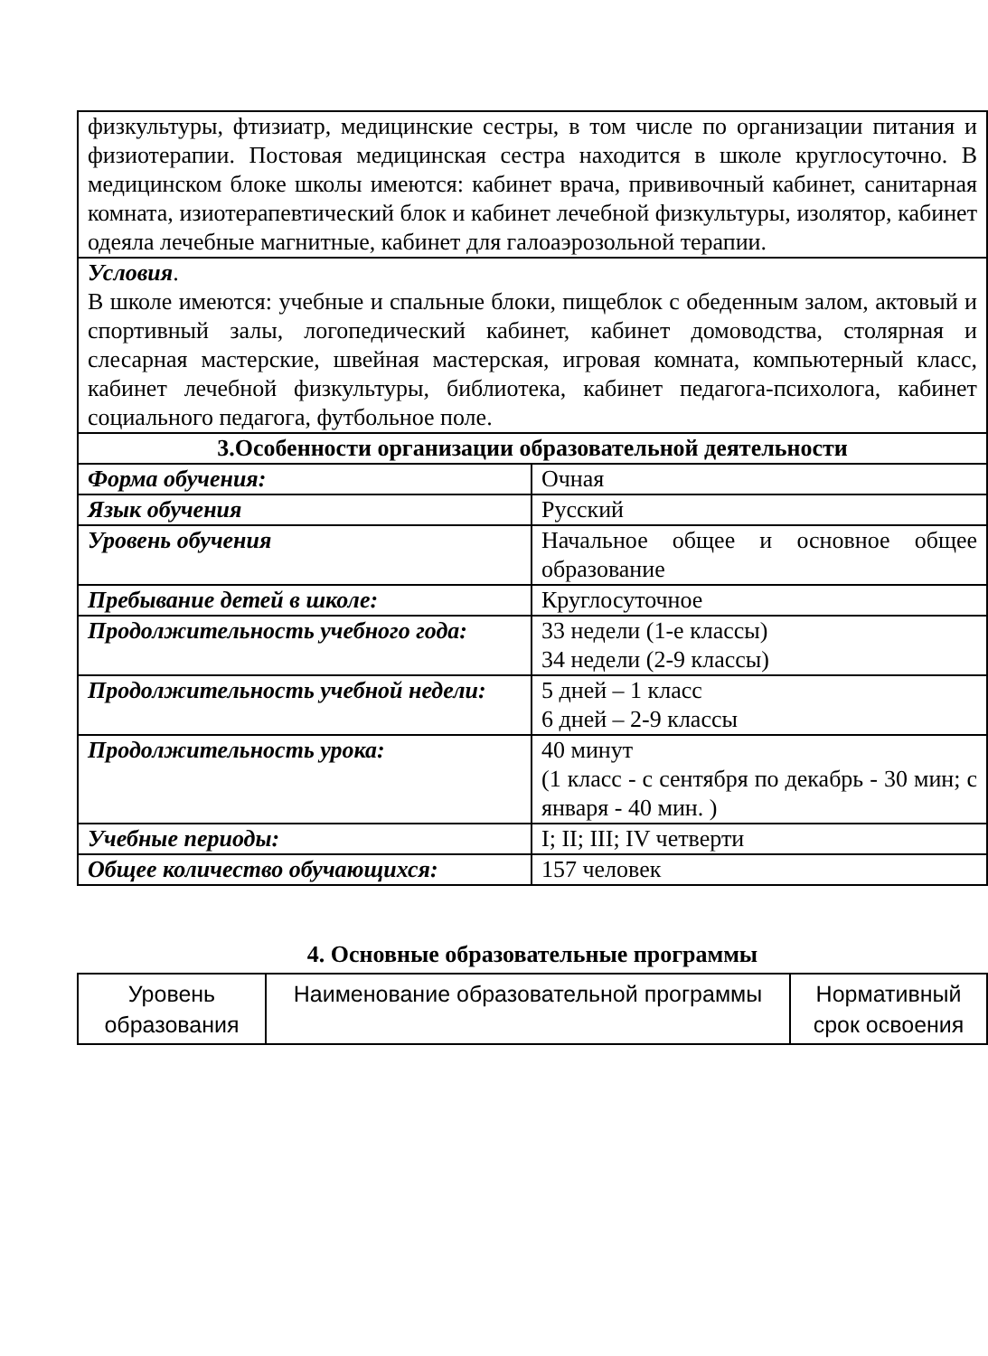| физкультуры, фтизиатр, медицинские сестры, в том числе по организации питания и физиотерапии. Постовая медицинская сестра находится в школе круглосуточно. В медицинском блоке школы имеются: кабинет врача, прививочный кабинет, санитарная комната, изиотерапевтический блок и кабинет лечебной физкультуры, изолятор, кабинет одеяла лечебные магнитные, кабинет для галоаэрозольной терапии. | |
| Условия . В школе имеются: учебные и спальные блоки, пищеблок с обеденным залом, актовый и спортивный залы, логопедический кабинет, кабинет домоводства, столярная и слесарная мастерские, швейная мастерская, игровая комната, компьютерный класс, кабинет лечебной физкультуры, библиотека, кабинет педагога-психолога, кабинет социального педагога, футбольное поле. | |
| 3.Особенности организации образовательной деятельности | |
| Форма обучения: | Очная |
| Язык обучения | Русский |
| Уровень обучения | Начальное общее и основное общее образование |
| Пребывание детей в школе: | Круглосуточное |
| Продолжительность учебного года: | 33 недели (1-е классы) 34 недели (2-9 классы) |
| Продолжительность учебной недели: | 5 дней – 1 класс 6 дней – 2-9 классы |
| Продолжительность урока: | 40 минут (1 класс - с сентября по декабрь - 30 мин; с января - 40 мин. ) |
| Учебные периоды: | I; II; III; IV четверти |
| Общее количество обучающихся: | 157 человек |
4. Основные образовательные программы
| Уровень образования | Наименование образовательной программы | Нормативный срок освоения |